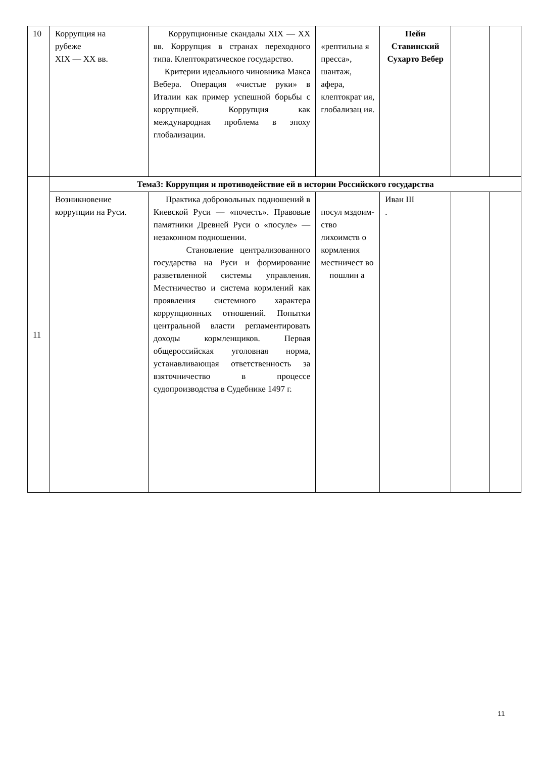| 10 | Коррупция на рубеже XIX — XX вв. | Коррупционные скандалы XIX — XX вв. Коррупция в странах переходного типа. Клептократическое государство. Критерии идеального чиновника Макса Вебера. Операция «чистые руки» в Италии как пример успешной борьбы с коррупцией. Коррупция как международная проблема в эпоху глобализации. | «рептильна я пресса», шантаж, афера, клептократ ия, глобализац ия. | Пейн Ставинский Сухарто Вебер | | |
| 11 | Тема3: Коррупция и противодействие ей в истории Российского государства | | | | | |
| | Возникновение коррупции на Руси. | Практика добровольных подношений в Киевской Руси — «почесть». Правовые памятники Древней Руси о «посуле» — незаконном подношении. Становление централизованного государства на Руси и формирование разветвленной системы управления. Местничество и система кормлений как проявления системного характера коррупционных отношений. Попытки центральной власти регламентировать доходы кормленщиков. Первая общероссийская уголовная норма, устанавливающая ответственность за взяточничество в процессе судопроизводства в Судебнике 1497 г. | посул мздоим-ство лихоимств о кормления местничест во пошлин а | Иван III . | | |
11